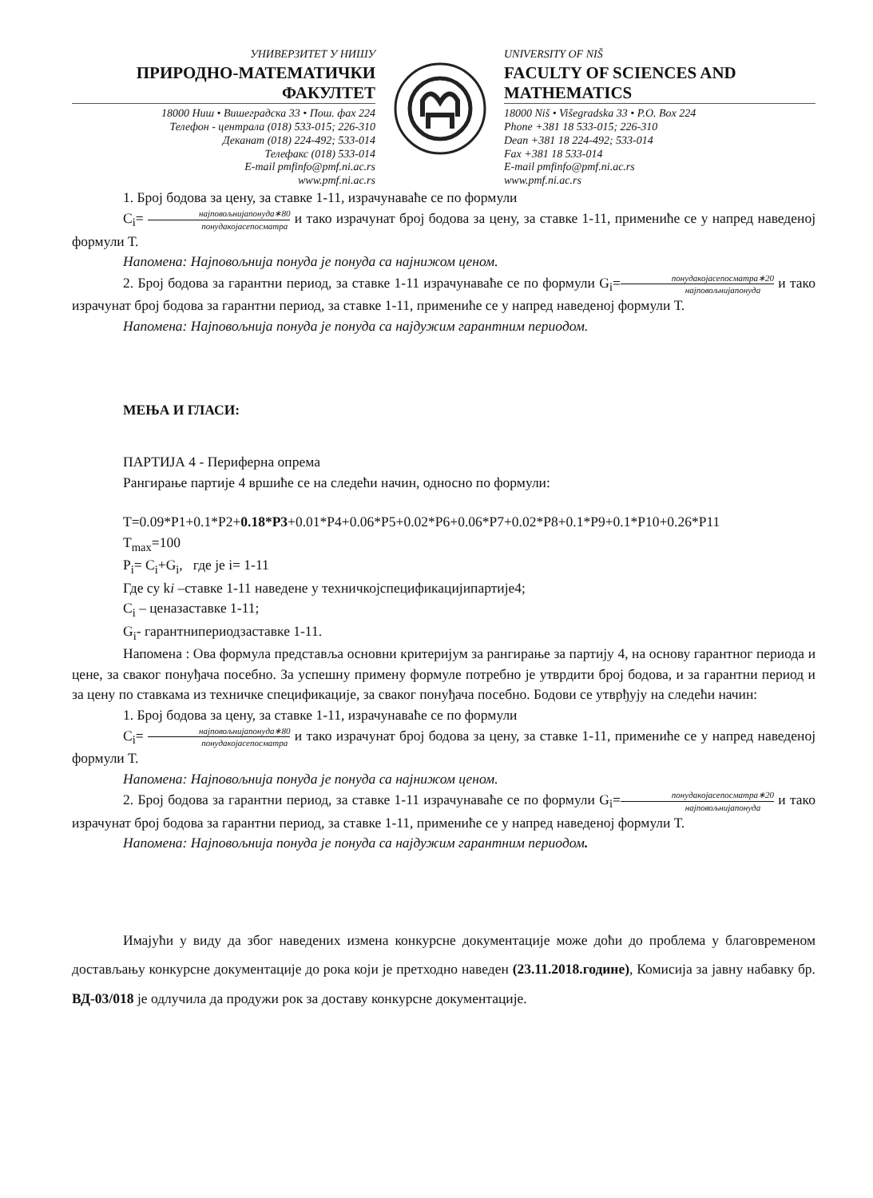УНИВЕРЗИТЕТ У НИШУ
ПРИРОДНО-МАТЕМАТИЧКИ ФАКУЛТЕТ
18000 Ниш • Вишеградска 33 • Пош. фах 224
Телефон - централа (018) 533-015; 226-310
Деканат (018) 224-492; 533-014
Телефакс (018) 533-014
E-mail pmfinfo@pmf.ni.ac.rs
www.pmf.ni.ac.rs
UNIVERSITY OF NIŠ
FACULTY OF SCIENCES AND MATHEMATICS
18000 Niš • Višegradska 33 • P.O. Box 224
Phone +381 18 533-015; 226-310
Dean +381 18 224-492; 533-014
Fax +381 18 533-014
E-mail pmfinfo@pmf.ni.ac.rs
www.pmf.ni.ac.rs
1. Број бодова за цену, за ставке 1-11, израчунаваће се по формули
C<sub>i</sub>= најповољнијапонуда∗80 понудакојасепосматра и тако израчунат број бодова за цену, за ставке 1-11, примениће се у напред наведеној формули Т.
Напомена: Најповољнија понуда је понуда са најнижом ценом.
2. Број бодова за гарантни период, за ставке 1-11 израчунаваће се по формули G<sub>i</sub>=понудакојасепосматра∗20 најповољнијапонуда и тако израчунат број бодова за гарантни период, за ставке 1-11, примениће се у напред наведеној формули Т.
Напомена: Најповољнија понуда је понуда са најдужим гарантним периодом.
МЕЊА И ГЛАСИ:
ПАРТИЈА 4 - Периферна опрема
Рангирање партије 4 вршиће се на следећи начин, односно по формули:
T=0.09*P1+0.1*P2+0.18*P3+0.01*P4+0.06*P5+0.02*P6+0.06*P7+0.02*P8+0.1*P9+0.1*P10+0.26*P11
T<sub>max</sub>=100
P<sub>i</sub>= C<sub>i</sub>+G<sub>i</sub>, где је i= 1-11
Где су ki –ставке 1-11 наведене у техничкојспецификацијипартије4;
C<sub>i</sub> – ценазаставке 1-11;
G<sub>i</sub>- гарантнипериодзаставке 1-11.
Напомена : Ова формула представља основни критеријум за рангирање за партију 4, на основу гарантног периода и цене, за сваког понуђача посебно. За успешну примену формуле потребно је утврдити број бодова, и за гарантни период и за цену по ставкама из техничке спецификације, за сваког понуђача посебно. Бодови се утврђују на следећи начин:
1. Број бодова за цену, за ставке 1-11, израчунаваће се по формули
C<sub>i</sub>= најповољнијапонуда∗80 понудакојасепосматра и тако израчунат број бодова за цену, за ставке 1-11, примениће се у напред наведеној формули Т.
Напомена: Најповољнија понуда је понуда са најнижом ценом.
2. Број бодова за гарантни период, за ставке 1-11 израчунаваће се по формули G<sub>i</sub>=понудакојасепосматра∗20 најповољнијапонуда и тако израчунат број бодова за гарантни период, за ставке 1-11, примениће се у напред наведеној формули Т.
Напомена: Најповољнија понуда је понуда са најдужим гарантним периодом.
Имајући у виду да због наведених измена конкурсне документације може доћи до проблема у благовременом достављању конкурсне документације до рока који је претходно наведен (23.11.2018.године), Комисија за јавну набавку бр. ВД-03/018 је одлучила да продужи рок за доставу конкурсне документације.